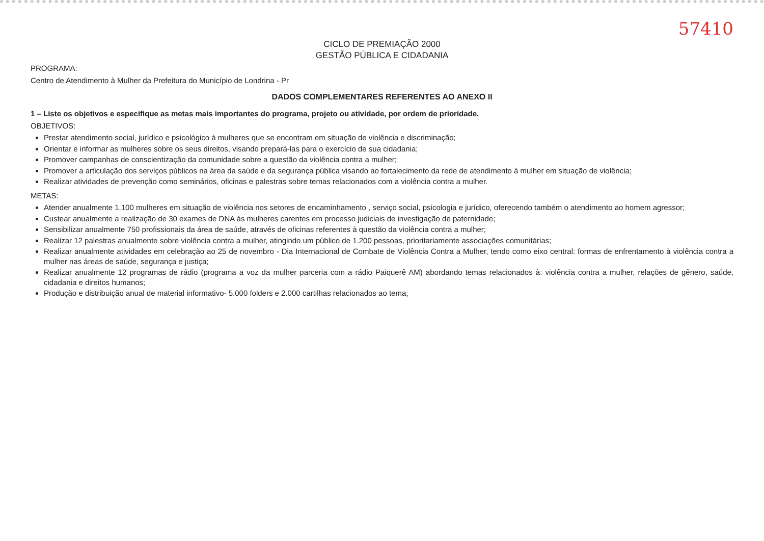57410
CICLO DE PREMIAÇÃO 2000
GESTÃO PÚBLICA E CIDADANIA
PROGRAMA:
Centro de Atendimento à Mulher da Prefeitura do Município de Londrina - Pr
DADOS COMPLEMENTARES REFERENTES AO ANEXO II
1 – Liste os objetivos e especifique as metas mais importantes do programa, projeto ou atividade, por ordem de prioridade.
OBJETIVOS:
Prestar atendimento social, jurídico e psicológico à mulheres que se encontram em situação de violência e discriminação;
Orientar e informar as mulheres sobre os seus direitos, visando prepará-las para o exercício de sua cidadania;
Promover campanhas de conscientização da comunidade sobre a questão da violência contra a mulher;
Promover a articulação dos serviços públicos na área da saúde e da segurança pública visando ao fortalecimento da rede de atendimento à mulher em situação de violência;
Realizar atividades de prevenção como seminários, oficinas e palestras sobre temas relacionados com a violência contra a mulher.
METAS:
Atender anualmente 1.100 mulheres em situação de violência nos setores de encaminhamento , serviço social, psicologia e jurídico, oferecendo também o atendimento ao homem agressor;
Custear anualmente a realização de 30 exames de DNA às mulheres carentes em processo judiciais de investigação de paternidade;
Sensibilizar anualmente 750 profissionais da área de saúde, através de oficinas referentes à questão da violência contra a mulher;
Realizar 12 palestras anualmente sobre violência contra a mulher, atingindo um público de 1.200 pessoas, prioritariamente associações comunitárias;
Realizar anualmente atividades em celebração ao 25 de novembro - Dia Internacional de Combate de Violência Contra a Mulher, tendo como eixo central: formas de enfrentamento à violência contra a mulher nas áreas de saúde, segurança e justiça;
Realizar anualmente 12 programas de rádio (programa a voz da mulher parceria com a rádio Paiquerê AM) abordando temas relacionados à: violência contra a mulher, relações de gênero, saúde, cidadania e direitos humanos;
Produção e distribuição anual de material informativo- 5.000 folders e 2.000 cartilhas relacionados ao tema;